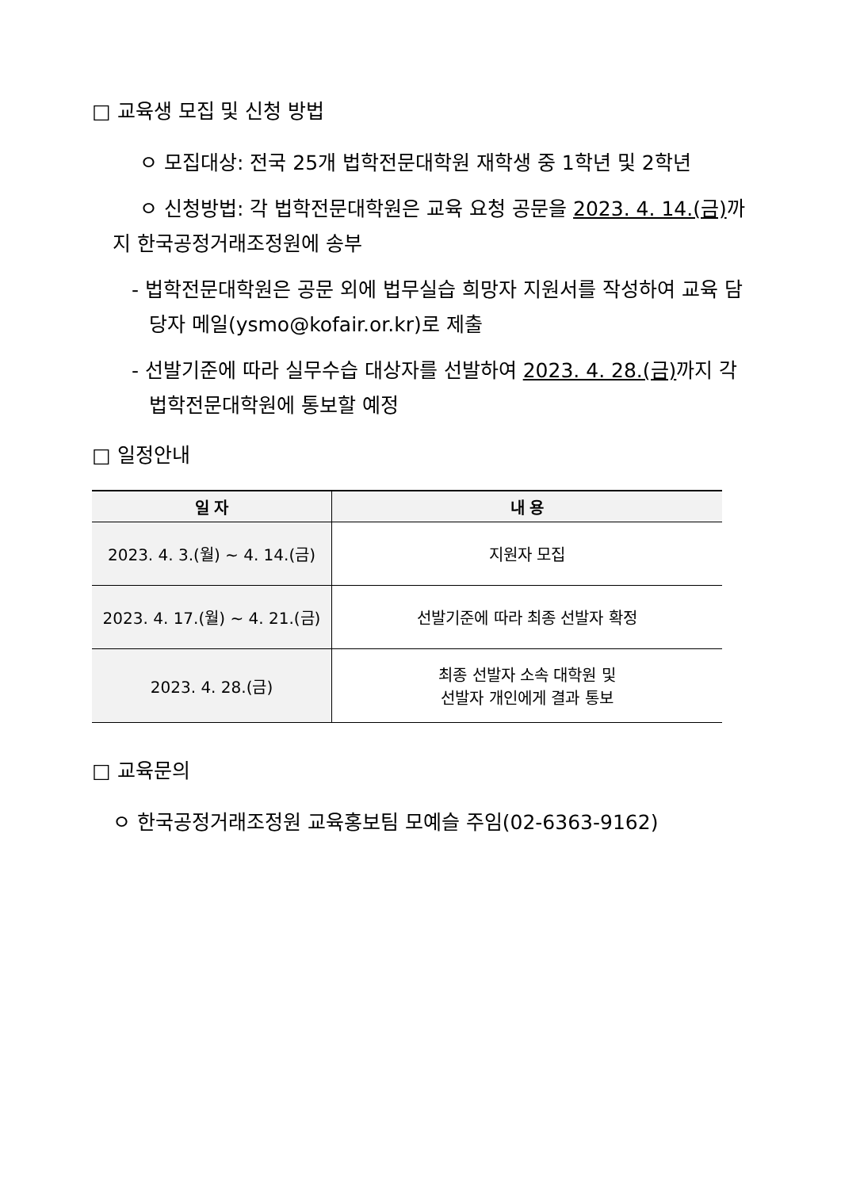□ 교육생 모집 및 신청 방법
ㅇ 모집대상: 전국 25개 법학전문대학원 재학생 중 1학년 및 2학년
ㅇ 신청방법: 각 법학전문대학원은 교육 요청 공문을 2023. 4. 14.(금) 까지 한국공정거래조정원에 송부
- 법학전문대학원은 공문 외에 법무실습 희망자 지원서를 작성하여 교육 담당자 메일(ysmo@kofair.or.kr)로 제출
- 선발기준에 따라 실무수습 대상자를 선발하여 2023. 4. 28.(금) 까지 각 법학전문대학원에 통보할 예정
□ 일정안내
| 일 자 | 내 용 |
| --- | --- |
| 2023. 4. 3.(월) ~ 4. 14.(금) | 지원자 모집 |
| 2023. 4. 17.(월) ~ 4. 21.(금) | 선발기준에 따라 최종 선발자 확정 |
| 2023. 4. 28.(금) | 최종 선발자 소속 대학원 및 선발자 개인에게 결과 통보 |
□ 교육문의
ㅇ 한국공정거래조정원 교육홍보팀 모예슬 주임(02-6363-9162)